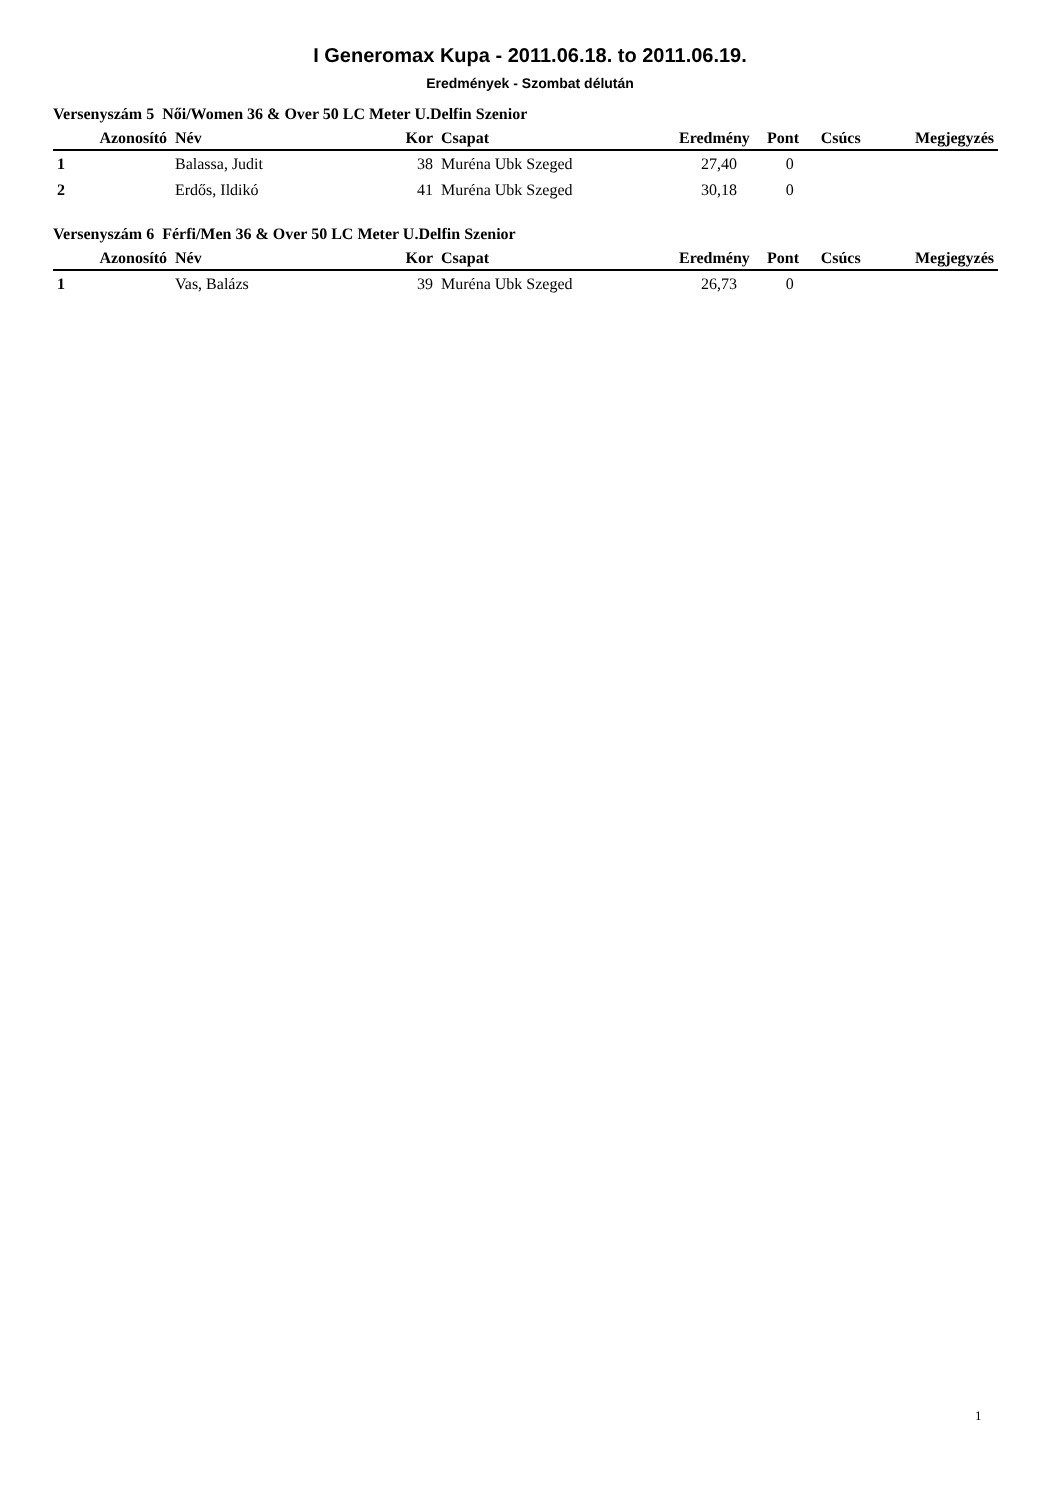I Generomax Kupa - 2011.06.18. to 2011.06.19.
Eredmények - Szombat délután
Versenyszám 5 Női/Women 36 & Over 50 LC Meter U.Delfin Szenior
| Azonosító | Név | Kor | Csapat | Eredmény | Pont | Csúcs | Megjegyzés |
| --- | --- | --- | --- | --- | --- | --- | --- |
| 1 | Balassa, Judit | 38 | Muréna Ubk Szeged | 27,40 | 0 | | |
| 2 | Erdős, Ildikó | 41 | Muréna Ubk Szeged | 30,18 | 0 | | |
Versenyszám 6 Férfi/Men 36 & Over 50 LC Meter U.Delfin Szenior
| Azonosító | Név | Kor | Csapat | Eredmény | Pont | Csúcs | Megjegyzés |
| --- | --- | --- | --- | --- | --- | --- | --- |
| 1 | Vas, Balázs | 39 | Muréna Ubk Szeged | 26,73 | 0 | | |
1